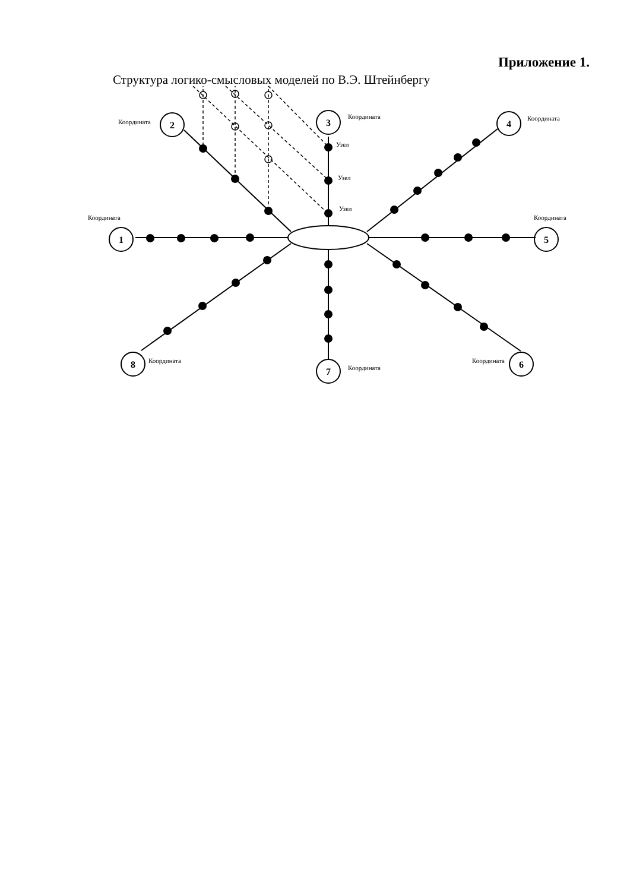Приложение 1.
Структура логико-смысловых моделей по В.Э. Штейнбергу
1
2
3
4
5
6
7
8
Координата
Координата
Координата
Координата
Координата
Координата
Координата
Координата
Узел
Узел
Узел